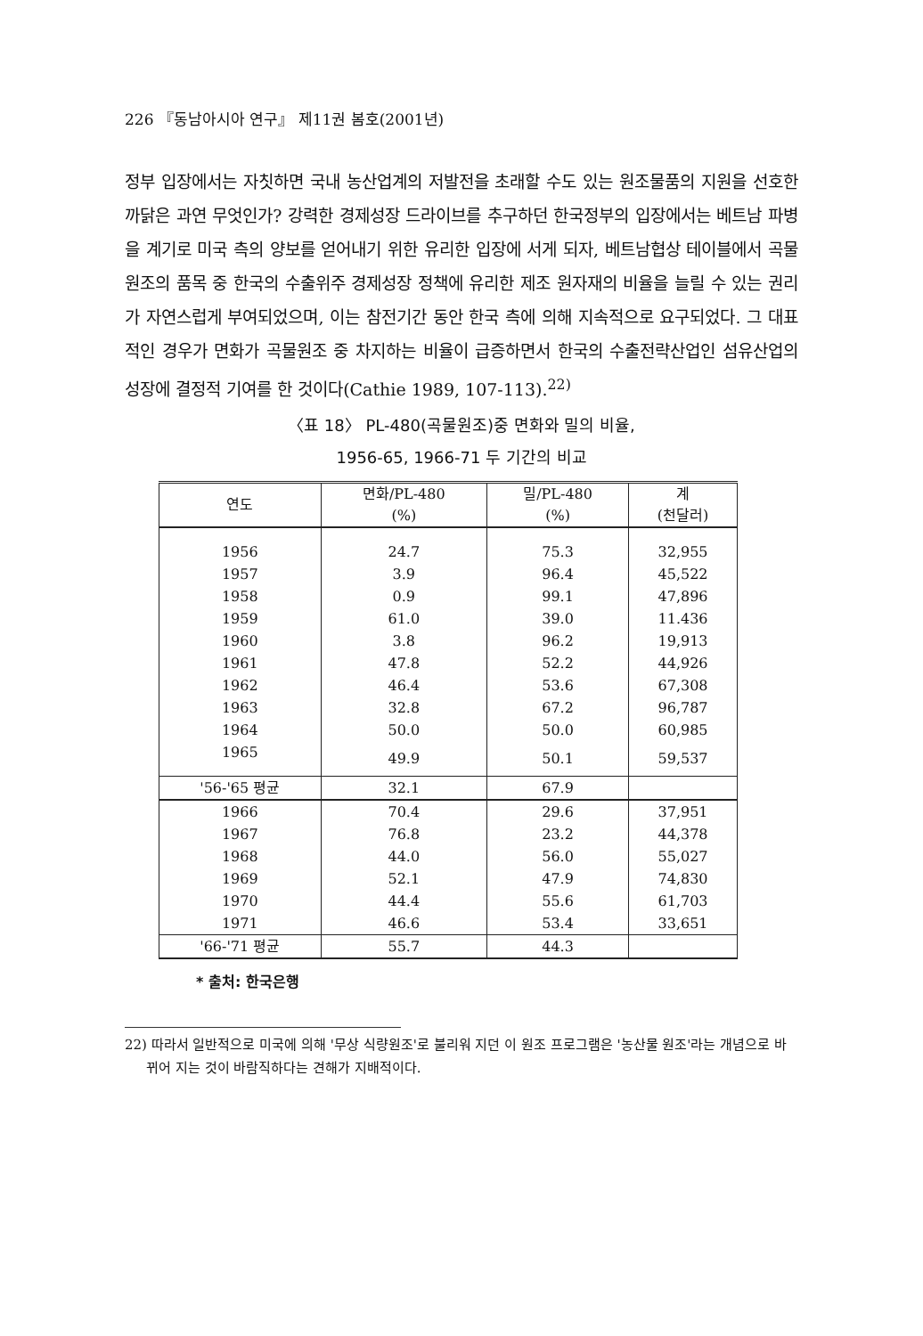226 『동남아시아 연구』 제11권 봄호(2001년)
정부 입장에서는 자칫하면 국내 농산업계의 저발전을 초래할 수도 있는 원조물품의 지원을 선호한 까닭은 과연 무엇인가? 강력한 경제성장 드라이브를 추구하던 한국정부의 입장에서는 베트남 파병을 계기로 미국 측의 양보를 얻어내기 위한 유리한 입장에 서게 되자, 베트남협상 테이블에서 곡물원조의 품목 중 한국의 수출위주 경제성장 정책에 유리한 제조 원자재의 비율을 늘릴 수 있는 권리가 자연스럽게 부여되었으며, 이는 참전기간 동안 한국 측에 의해 지속적으로 요구되었다. 그 대표적인 경우가 면화가 곡물원조 중 차지하는 비율이 급증하면서 한국의 수출전략산업인 섬유산업의 성장에 결정적 기여를 한 것이다(Cathie 1989, 107-113).<sup>22)</sup>
〈표 18〉 PL-480(곡물원조)중 면화와 밀의 비율,
1956-65, 1966-71 두 기간의 비교
| 연도 | 면화/PL-480 (%) | 밀/PL-480 (%) | 계 (천달러) |
| --- | --- | --- | --- |
| 1956 | 24.7 | 75.3 | 32,955 |
| 1957 | 3.9 | 96.4 | 45,522 |
| 1958 | 0.9 | 99.1 | 47,896 |
| 1959 | 61.0 | 39.0 | 11.436 |
| 1960 | 3.8 | 96.2 | 19,913 |
| 1961 | 47.8 | 52.2 | 44,926 |
| 1962 | 46.4 | 53.6 | 67,308 |
| 1963 | 32.8 | 67.2 | 96,787 |
| 1964 | 50.0 | 50.0 | 60,985 |
| 1965 | 49.9 | 50.1 | 59,537 |
| '56-'65 평균 | 32.1 | 67.9 | |
| 1966 | 70.4 | 29.6 | 37,951 |
| 1967 | 76.8 | 23.2 | 44,378 |
| 1968 | 44.0 | 56.0 | 55,027 |
| 1969 | 52.1 | 47.9 | 74,830 |
| 1970 | 44.4 | 55.6 | 61,703 |
| 1971 | 46.6 | 53.4 | 33,651 |
| '66-'71 평균 | 55.7 | 44.3 | |
* 출처: 한국은행
22) 따라서 일반적으로 미국에 의해 '무상 식량원조'로 불리워 지던 이 원조 프로그램은 '농산물 원조'라는 개념으로 바뀌어 지는 것이 바람직하다는 견해가 지배적이다.